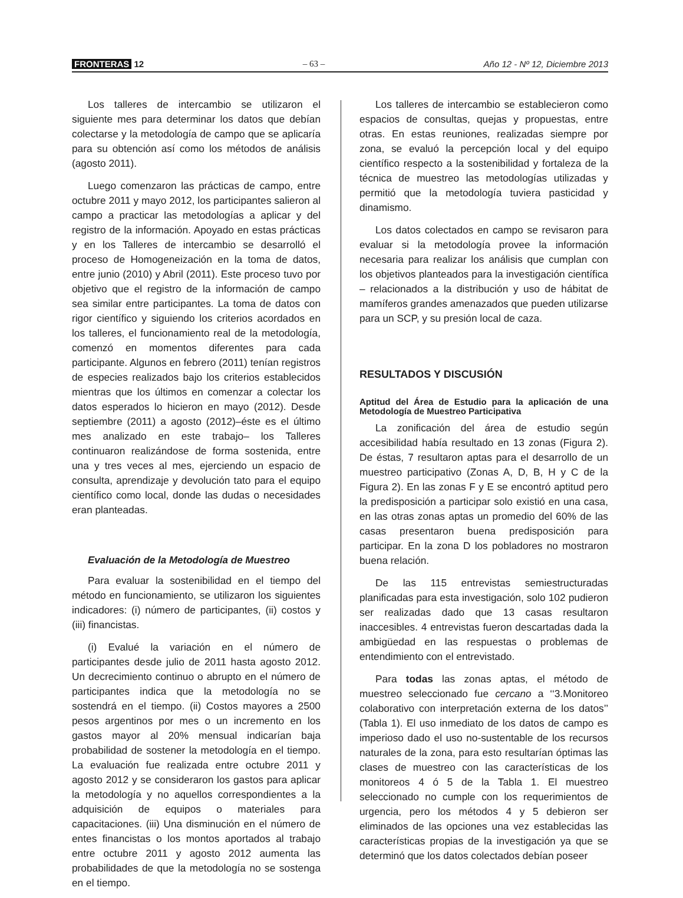FRONTERAS 12 – 63 – Año 12 - Nº 12, Diciembre 2013
Los talleres de intercambio se utilizaron el siguiente mes para determinar los datos que debían colectarse y la metodología de campo que se aplicaría para su obtención así como los métodos de análisis (agosto 2011).
Luego comenzaron las prácticas de campo, entre octubre 2011 y mayo 2012, los participantes salieron al campo a practicar las metodologías a aplicar y del registro de la información. Apoyado en estas prácticas y en los Talleres de intercambio se desarrolló el proceso de Homogeneización en la toma de datos, entre junio (2010) y Abril (2011). Este proceso tuvo por objetivo que el registro de la información de campo sea similar entre participantes. La toma de datos con rigor científico y siguiendo los criterios acordados en los talleres, el funcionamiento real de la metodología, comenzó en momentos diferentes para cada participante. Algunos en febrero (2011) tenían registros de especies realizados bajo los criterios establecidos mientras que los últimos en comenzar a colectar los datos esperados lo hicieron en mayo (2012). Desde septiembre (2011) a agosto (2012)–éste es el último mes analizado en este trabajo– los Talleres continuaron realizándose de forma sostenida, entre una y tres veces al mes, ejerciendo un espacio de consulta, aprendizaje y devolución tato para el equipo científico como local, donde las dudas o necesidades eran planteadas.
Evaluación de la Metodología de Muestreo
Para evaluar la sostenibilidad en el tiempo del método en funcionamiento, se utilizaron los siguientes indicadores: (i) número de participantes, (ii) costos y (iii) financistas.
(i) Evalué la variación en el número de participantes desde julio de 2011 hasta agosto 2012. Un decrecimiento continuo o abrupto en el número de participantes indica que la metodología no se sostendrá en el tiempo. (ii) Costos mayores a 2500 pesos argentinos por mes o un incremento en los gastos mayor al 20% mensual indicarían baja probabilidad de sostener la metodología en el tiempo. La evaluación fue realizada entre octubre 2011 y agosto 2012 y se consideraron los gastos para aplicar la metodología y no aquellos correspondientes a la adquisición de equipos o materiales para capacitaciones. (iii) Una disminución en el número de entes financistas o los montos aportados al trabajo entre octubre 2011 y agosto 2012 aumenta las probabilidades de que la metodología no se sostenga en el tiempo.
Los talleres de intercambio se establecieron como espacios de consultas, quejas y propuestas, entre otras. En estas reuniones, realizadas siempre por zona, se evaluó la percepción local y del equipo científico respecto a la sostenibilidad y fortaleza de la técnica de muestreo las metodologías utilizadas y permitió que la metodología tuviera pasticidad y dinamismo.
Los datos colectados en campo se revisaron para evaluar si la metodología provee la información necesaria para realizar los análisis que cumplan con los objetivos planteados para la investigación científica – relacionados a la distribución y uso de hábitat de mamíferos grandes amenazados que pueden utilizarse para un SCP, y su presión local de caza.
RESULTADOS Y DISCUSIÓN
Aptitud del Área de Estudio para la aplicación de una Metodología de Muestreo Participativa
La zonificación del área de estudio según accesibilidad había resultado en 13 zonas (Figura 2). De éstas, 7 resultaron aptas para el desarrollo de un muestreo participativo (Zonas A, D, B, H y C de la Figura 2). En las zonas F y E se encontró aptitud pero la predisposición a participar solo existió en una casa, en las otras zonas aptas un promedio del 60% de las casas presentaron buena predisposición para participar. En la zona D los pobladores no mostraron buena relación.
De las 115 entrevistas semiestructuradas planificadas para esta investigación, solo 102 pudieron ser realizadas dado que 13 casas resultaron inaccesibles. 4 entrevistas fueron descartadas dada la ambigüedad en las respuestas o problemas de entendimiento con el entrevistado.
Para todas las zonas aptas, el método de muestreo seleccionado fue cercano a ‘‘3.Monitoreo colaborativo con interpretación externa de los datos’’ (Tabla 1). El uso inmediato de los datos de campo es imperioso dado el uso no-sustentable de los recursos naturales de la zona, para esto resultarían óptimas las clases de muestreo con las características de los monitoreos 4 ó 5 de la Tabla 1. El muestreo seleccionado no cumple con los requerimientos de urgencia, pero los métodos 4 y 5 debieron ser eliminados de las opciones una vez establecidas las características propias de la investigación ya que se determinó que los datos colectados debían poseer